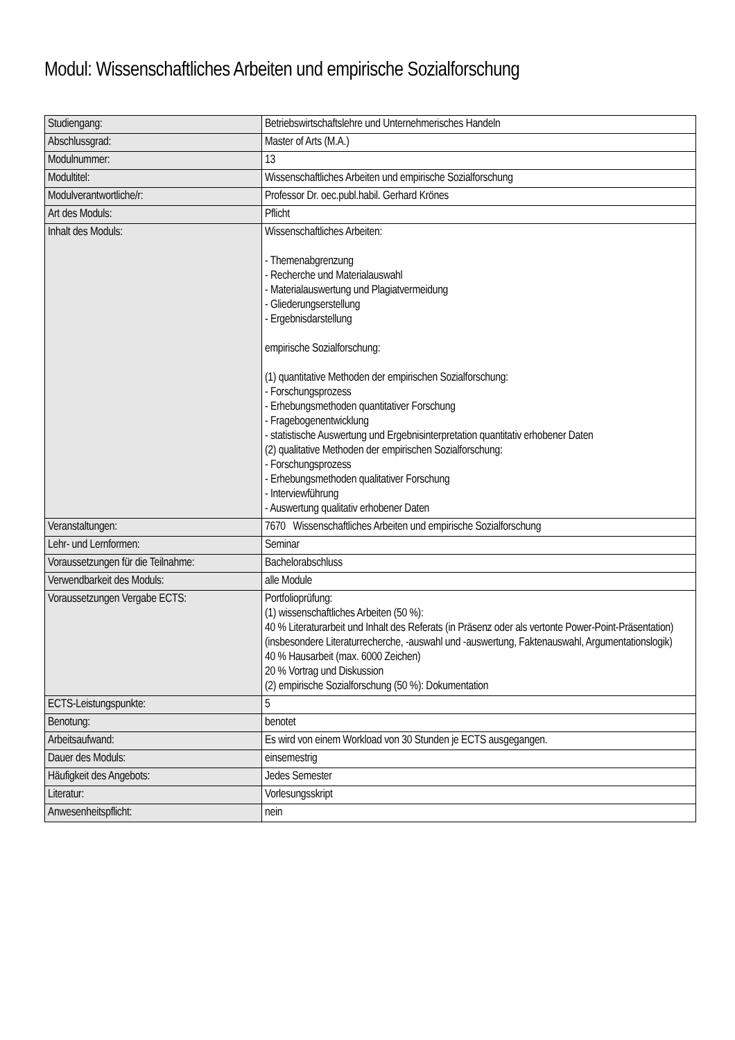Modul: Wissenschaftliches Arbeiten und empirische Sozialforschung
| Studiengang: | Betriebswirtschaftslehre und Unternehmerisches Handeln |
| Abschlussgrad: | Master of Arts (M.A.) |
| Modulnummer: | 13 |
| Modultitel: | Wissenschaftliches Arbeiten und empirische Sozialforschung |
| Modulverantwortliche/r: | Professor Dr. oec.publ.habil. Gerhard Krönes |
| Art des Moduls: | Pflicht |
| Inhalt des Moduls: | Wissenschaftliches Arbeiten: - Themenabgrenzung - Recherche und Materialauswahl - Materialauswertung und Plagiatvermeidung - Gliederungserstellung - Ergebnisdarstellung empirische Sozialforschung: (1) quantitative Methoden der empirischen Sozialforschung: - Forschungsprozess - Erhebungsmethoden quantitativer Forschung - Fragebogenentwicklung - statistische Auswertung und Ergebnisinterpretation quantitativ erhobener Daten (2) qualitative Methoden der empirischen Sozialforschung: - Forschungsprozess - Erhebungsmethoden qualitativer Forschung - Interviewführung - Auswertung qualitativ erhobener Daten |
| Veranstaltungen: | 7670 Wissenschaftliches Arbeiten und empirische Sozialforschung |
| Lehr- und Lernformen: | Seminar |
| Voraussetzungen für die Teilnahme: | Bachelorabschluss |
| Verwendbarkeit des Moduls: | alle Module |
| Voraussetzungen Vergabe ECTS: | Portfolioprüfung: (1) wissenschaftliches Arbeiten (50 %): 40 % Literaturarbeit und Inhalt des Referats (in Präsenz oder als vertonte Power-Point-Präsentation) (insbesondere Literaturrecherche, -auswahl und -auswertung, Faktenauswahl, Argumentationslogik) 40 % Hausarbeit (max. 6000 Zeichen) 20 % Vortrag und Diskussion (2) empirische Sozialforschung (50 %): Dokumentation |
| ECTS-Leistungspunkte: | 5 |
| Benotung: | benotet |
| Arbeitsaufwand: | Es wird von einem Workload von 30 Stunden je ECTS ausgegangen. |
| Dauer des Moduls: | einsemestrig |
| Häufigkeit des Angebots: | Jedes Semester |
| Literatur: | Vorlesungsskript |
| Anwesenheitspflicht: | nein |